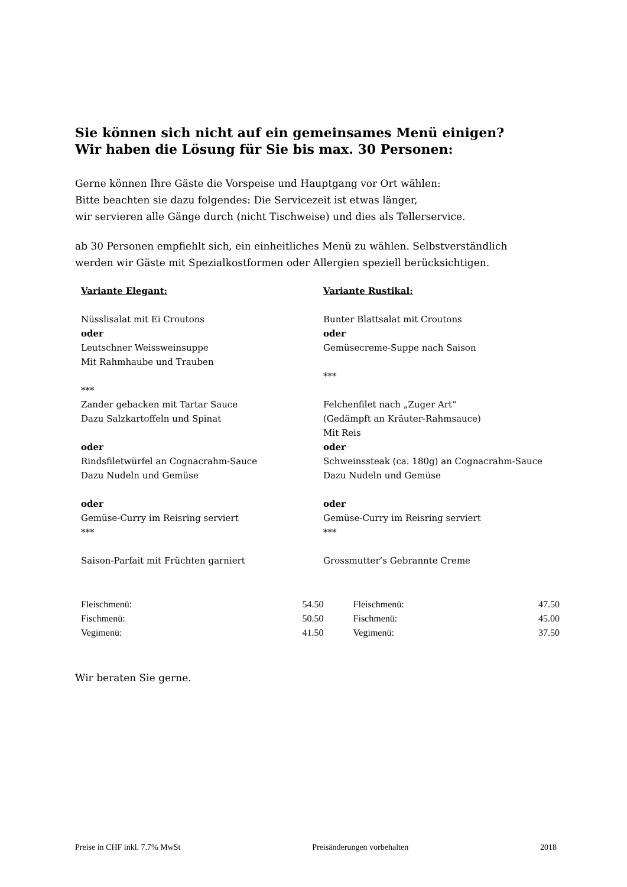Sie können sich nicht auf ein gemeinsames Menü einigen?
Wir haben die Lösung für Sie bis max. 30 Personen:
Gerne können Ihre Gäste die Vorspeise und Hauptgang vor Ort wählen:
Bitte beachten sie dazu folgendes: Die Servicezeit ist etwas länger,
wir servieren alle Gänge durch (nicht Tischweise) und dies als Tellerservice.
ab 30 Personen empfiehlt sich, ein einheitliches Menü zu wählen. Selbstverständlich
werden wir Gäste mit Spezialkostformen oder Allergien speziell berücksichtigen.
| Variante Elegant: Nüsslisalat mit Ei Croutons oder Leutschner Weissweinsuppe Mit Rahmhaube und Trauben *** Zander gebacken mit Tartar Sauce Dazu Salzkartoffeln und Spinat oder Rindsfiletwürfel an Cognacrahm-Sauce Dazu Nudeln und Gemüse oder Gemüse-Curry im Reisring serviert *** Saison-Parfait mit Früchten garniert | Variante Rustikal: Bunter Blattsalat mit Croutons oder Gemüsecreme-Suppe nach Saison *** Felchenfilet nach „Zuger Art“ (Gedämpft an Kräuter-Rahmsauce) Mit Reis oder Schweinssteak (ca. 180g) an Cognacrahm-Sauce Dazu Nudeln und Gemüse oder Gemüse-Curry im Reisring serviert *** Grossmutter’s Gebrannte Creme |
| Fleischmenü: | 54.50 | Fleischmenü: | 47.50 |
| Fischmenü: | 50.50 | Fischmenü: | 45.00 |
| Vegimenü: | 41.50 | Vegimenü: | 37.50 |
Wir beraten Sie gerne.
Preise in CHF inkl. 7.7% MwSt Preisänderungen vorbehalten 2018